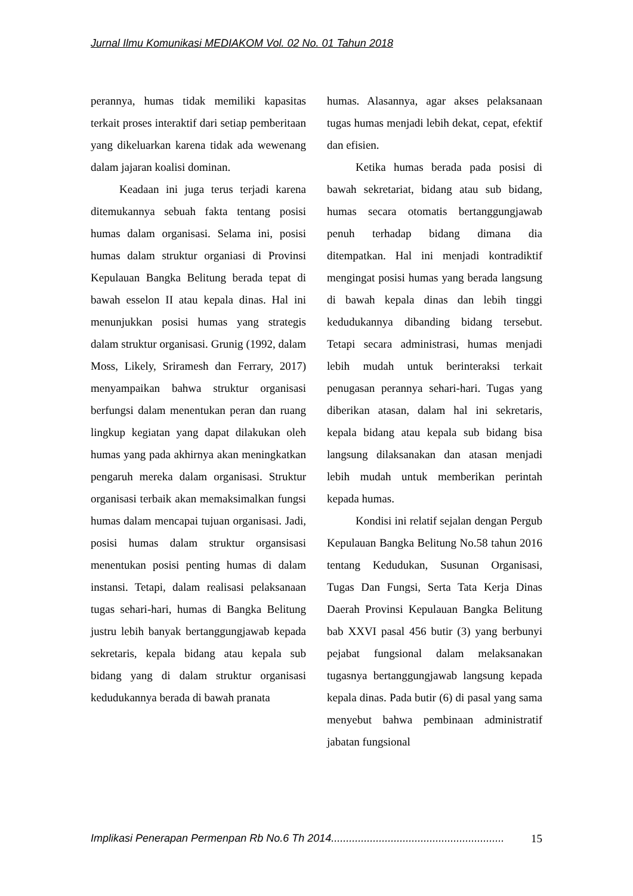Jurnal Ilmu Komunikasi MEDIAKOM Vol. 02 No. 01 Tahun 2018
perannya, humas tidak memiliki kapasitas terkait proses interaktif dari setiap pemberitaan yang dikeluarkan karena tidak ada wewenang dalam jajaran koalisi dominan.
Keadaan ini juga terus terjadi karena ditemukannya sebuah fakta tentang posisi humas dalam organisasi. Selama ini, posisi humas dalam struktur organiasi di Provinsi Kepulauan Bangka Belitung berada tepat di bawah esselon II atau kepala dinas. Hal ini menunjukkan posisi humas yang strategis dalam struktur organisasi. Grunig (1992, dalam Moss, Likely, Sriramesh dan Ferrary, 2017) menyampaikan bahwa struktur organisasi berfungsi dalam menentukan peran dan ruang lingkup kegiatan yang dapat dilakukan oleh humas yang pada akhirnya akan meningkatkan pengaruh mereka dalam organisasi. Struktur organisasi terbaik akan memaksimalkan fungsi humas dalam mencapai tujuan organisasi. Jadi, posisi humas dalam struktur organsisasi menentukan posisi penting humas di dalam instansi. Tetapi, dalam realisasi pelaksanaan tugas sehari-hari, humas di Bangka Belitung justru lebih banyak bertanggungjawab kepada sekretaris, kepala bidang atau kepala sub bidang yang di dalam struktur organisasi kedudukannya berada di bawah pranata
humas. Alasannya, agar akses pelaksanaan tugas humas menjadi lebih dekat, cepat, efektif dan efisien.
Ketika humas berada pada posisi di bawah sekretariat, bidang atau sub bidang, humas secara otomatis bertanggungjawab penuh terhadap bidang dimana dia ditempatkan. Hal ini menjadi kontradiktif mengingat posisi humas yang berada langsung di bawah kepala dinas dan lebih tinggi kedudukannya dibanding bidang tersebut. Tetapi secara administrasi, humas menjadi lebih mudah untuk berinteraksi terkait penugasan perannya sehari-hari. Tugas yang diberikan atasan, dalam hal ini sekretaris, kepala bidang atau kepala sub bidang bisa langsung dilaksanakan dan atasan menjadi lebih mudah untuk memberikan perintah kepada humas.
Kondisi ini relatif sejalan dengan Pergub Kepulauan Bangka Belitung No.58 tahun 2016 tentang Kedudukan, Susunan Organisasi, Tugas Dan Fungsi, Serta Tata Kerja Dinas Daerah Provinsi Kepulauan Bangka Belitung bab XXVI pasal 456 butir (3) yang berbunyi pejabat fungsional dalam melaksanakan tugasnya bertanggungjawab langsung kepada kepala dinas. Pada butir (6) di pasal yang sama menyebut bahwa pembinaan administratif jabatan fungsional
Implikasi Penerapan Permenpan Rb No.6 Th 2014.......................................................... 15